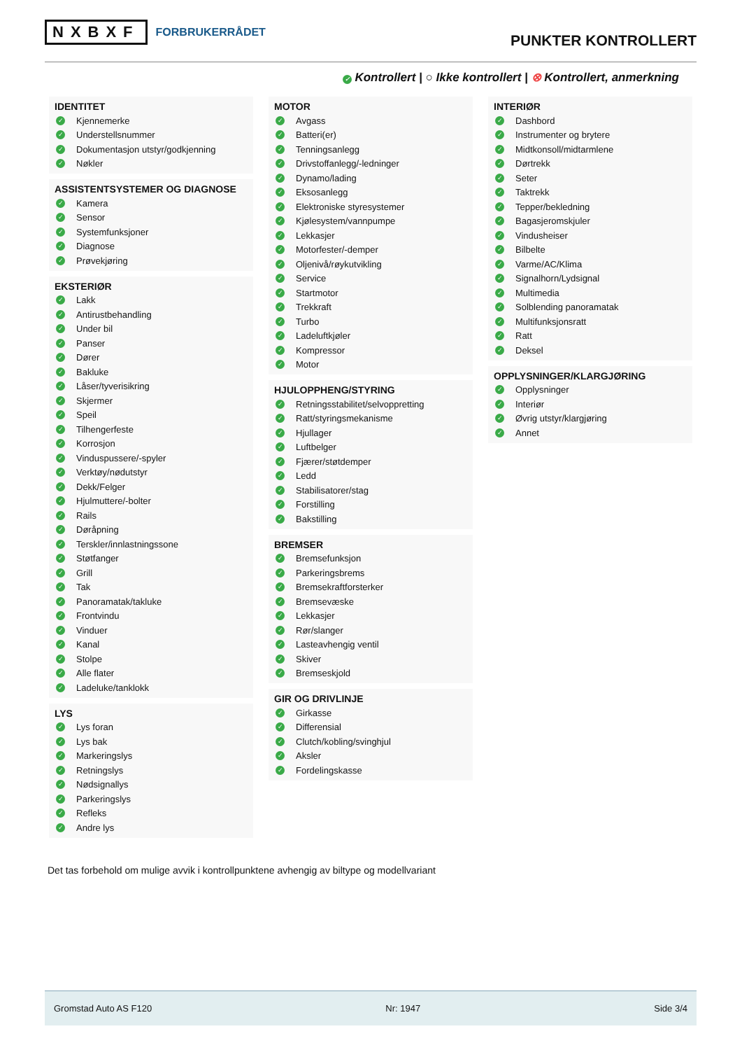NXBXF FORBRUKERRÅDET
PUNKTER KONTROLLERT
✓ Kontrollert | ○ Ikke kontrollert | ⊗ Kontrollert, anmerkning
IDENTITET
✓ Kjennemerke
✓ Understellsnummer
✓ Dokumentasjon utstyr/godkjenning
✓ Nøkler
ASSISTENTSYSTEMER OG DIAGNOSE
✓ Kamera
✓ Sensor
✓ Systemfunksjoner
✓ Diagnose
✓ Prøvekjøring
EKSTERIØR
✓ Lakk
✓ Antirustbehandling
✓ Under bil
✓ Panser
✓ Dører
✓ Bakluke
✓ Låser/tyverisikring
✓ Skjermer
✓ Speil
✓ Tilhengerfeste
✓ Korrosjon
✓ Vinduspussere/-spyler
✓ Verktøy/nødutstyr
✓ Dekk/Felger
✓ Hjulmuttere/-bolter
✓ Rails
✓ Døråpning
✓ Terskler/innlastningssone
✓ Støtfanger
✓ Grill
✓ Tak
✓ Panoramatak/takluke
✓ Frontvindu
✓ Vinduer
✓ Kanal
✓ Stolpe
✓ Alle flater
✓ Ladeluke/tanklokk
LYS
✓ Lys foran
✓ Lys bak
✓ Markeringslys
✓ Retningslys
✓ Nødsignallys
✓ Parkeringslys
✓ Refleks
✓ Andre lys
MOTOR
✓ Avgass
✓ Batteri(er)
✓ Tenningsanlegg
✓ Drivstoffanlegg/-ledninger
✓ Dynamo/lading
✓ Eksosanlegg
✓ Elektroniske styresystemer
✓ Kjølesystem/vannpumpe
✓ Lekkasjer
✓ Motorfester/-demper
✓ Oljenivå/røykutvikling
✓ Service
✓ Startmotor
✓ Trekkraft
✓ Turbo
✓ Ladeluftkjøler
✓ Kompressor
✓ Motor
HJULOPPHENG/STYRING
✓ Retningsstabilitet/selvoppretting
✓ Ratt/styringsmekanisme
✓ Hjullager
✓ Luftbelger
✓ Fjærer/støtdemper
✓ Ledd
✓ Stabilisatorer/stag
✓ Forstilling
✓ Bakstilling
BREMSER
✓ Bremsefunksjon
✓ Parkeringsbrems
✓ Bremsekraftforsterker
✓ Bremsevæske
✓ Lekkasjer
✓ Rør/slanger
✓ Lasteavhengig ventil
✓ Skiver
✓ Bremseskjold
GIR OG DRIVLINJE
✓ Girkasse
✓ Differensial
✓ Clutch/kobling/svinghjul
✓ Aksler
✓ Fordelingskasse
INTERIØR
✓ Dashbord
✓ Instrumenter og brytere
✓ Midtkonsoll/midtarmlene
✓ Dørtrekk
✓ Seter
✓ Taktrekk
✓ Tepper/bekledning
✓ Bagasjeromskjuler
✓ Vindusheiser
✓ Bilbelte
✓ Varme/AC/Klima
✓ Signalhorn/Lydsignal
✓ Multimedia
✓ Solblending panoramatak
✓ Multifunksjonsratt
✓ Ratt
✓ Deksel
OPPLYSNINGER/KLARGJØRING
✓ Opplysninger
✓ Interiør
✓ Øvrig utstyr/klargjøring
✓ Annet
Det tas forbehold om mulige avvik i kontrollpunktene avhengig av biltype og modellvariant
Gromstad Auto AS F120 Nr: 1947 Side 3/4